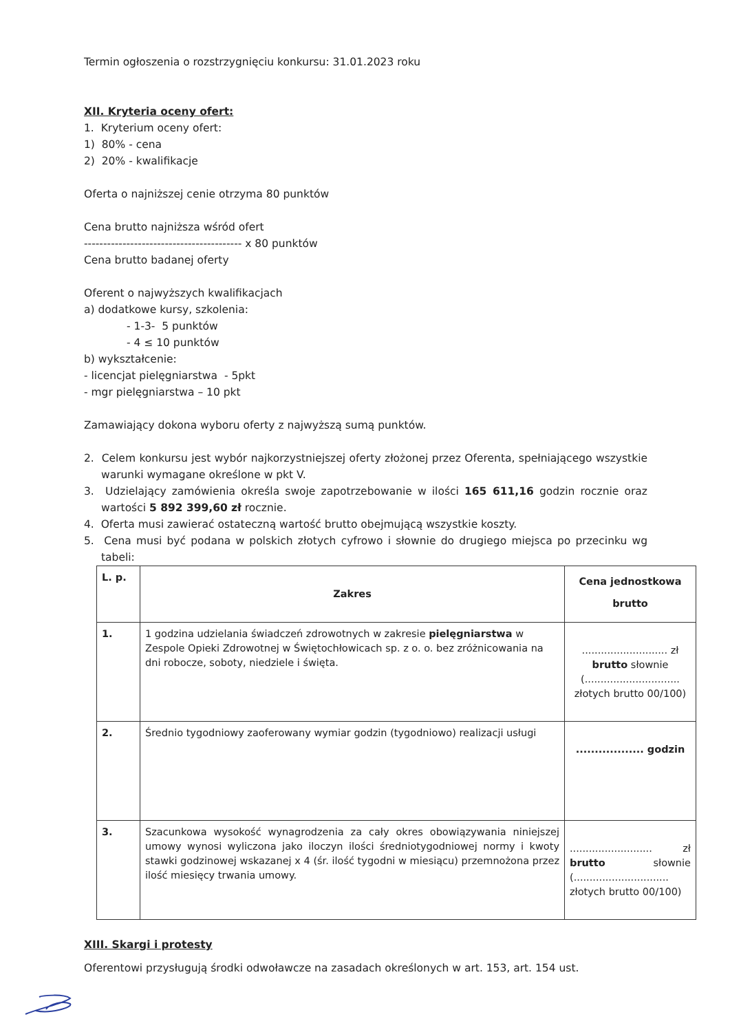Termin ogłoszenia o rozstrzygnięciu konkursu: 31.01.2023 roku
XII. Kryteria oceny ofert:
1. Kryterium oceny ofert:
1) 80% - cena
2) 20% - kwalifikacje
Oferta o najniższej cenie otrzyma 80 punktów
Cena brutto najniższa wśród ofert
----------------------------------------- x 80 punktów
Cena brutto badanej oferty
Oferent o najwyższych kwalifikacjach
a) dodatkowe kursy, szkolenia:
- 1-3- 5 punktów
- 4 ≤ 10 punktów
b) wykształcenie:
- licencjat pielęgniarstwa - 5pkt
- mgr pielęgniarstwa – 10 pkt
Zamawiający dokona wyboru oferty z najwyższą sumą punktów.
2. Celem konkursu jest wybór najkorzystniejszej oferty złożonej przez Oferenta, spełniającego wszystkie warunki wymagane określone w pkt V.
3. Udzielający zamówienia określa swoje zapotrzebowanie w ilości 165 611,16 godzin rocznie oraz wartości 5 892 399,60 zł rocznie.
4. Oferta musi zawierać ostateczną wartość brutto obejmującą wszystkie koszty.
5. Cena musi być podana w polskich złotych cyfrowo i słownie do drugiego miejsca po przecinku wg tabeli:
| L. p. | Zakres | Cena jednostkowa brutto |
| --- | --- | --- |
| 1. | 1 godzina udzielania świadczeń zdrowotnych w zakresie pielęgniarstwa w Zespole Opieki Zdrowotnej w Świętochłowicach sp. z o. o. bez zróżnicowania na dni robocze, soboty, niedziele i święta. | ........................... zł brutto słownie (.............................. złotych brutto 00/100) |
| 2. | Średnio tygodniowy zaoferowany wymiar godzin (tygodniowo) realizacji usługi | .................. godzin |
| 3. | Szacunkowa wysokość wynagrodzenia za cały okres obowiązywania niniejszej umowy wynosi wyliczona jako iloczyn ilości średniotygodniowej normy i kwoty stawki godzinowej wskazanej x 4 (śr. ilość tygodni w miesiącu) przemnożona przez ilość miesięcy trwania umowy. | .......................... zł brutto słownie (.............................. złotych brutto 00/100) |
XIII. Skargi i protesty
Oferentowi przysługują środki odwoławcze na zasadach określonych w art. 153, art. 154 ust.